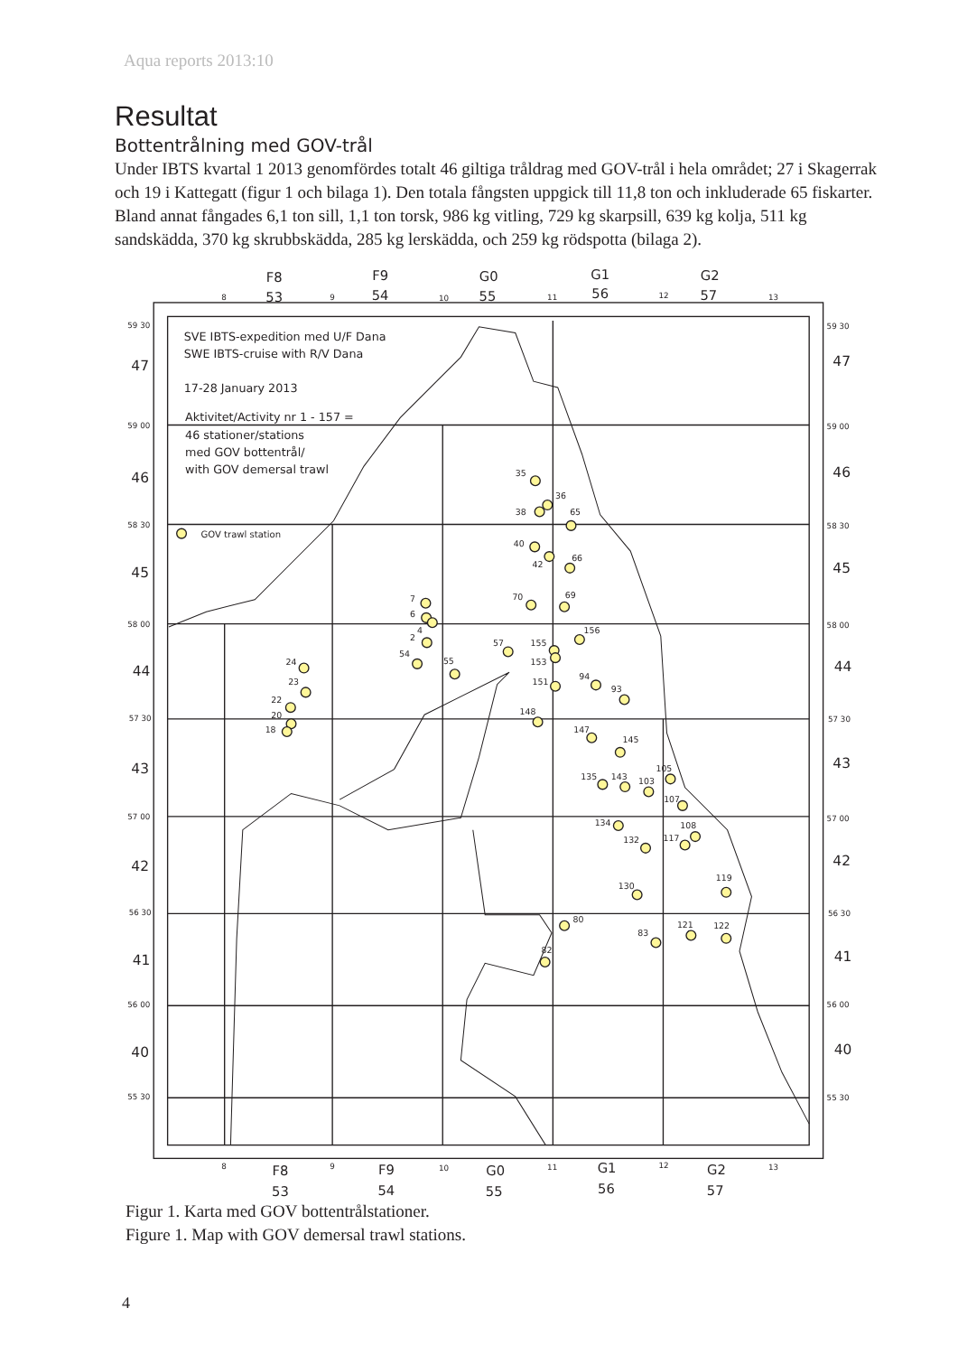Aqua reports 2013:10
Resultat
Bottentrålning med GOV-trål
Under IBTS kvartal 1 2013 genomfördes totalt 46 giltiga tråldrag med GOV-trål i hela området; 27 i Skagerrak och 19 i Kattegatt (figur 1 och bilaga 1). Den totala fångsten uppgick till 11,8 ton och inkluderade 65 fiskarter. Bland annat fångades 6,1 ton sill, 1,1 ton torsk, 986 kg vitling, 729 kg skarpsill, 639 kg kolja, 511 kg sandskädda, 370 kg skrubbskädda, 285 kg lerskädda, och 259 kg rödspotta (bilaga 2).
F8
53
F9
54
G0
55
G1
56
G2
57
F8
53
F9
54
G0
55
G1
56
G2
57
8
9
10
11
12
13
8
9
10
11
12
13
59 30
59 00
58 30
58 00
57 30
57 00
56 30
56 00
55 30
59 30
59 00
58 30
58 00
57 30
57 00
56 30
56 00
55 30
47
46
45
44
43
42
41
40
47
46
45
44
43
42
41
40
SVE IBTS-expedition med U/F Dana
SWE IBTS-cruise with R/V Dana
17-28 January 2013
Aktivitet/Activity nr 1 - 157 =
46 stationer/stations
med GOV bottentrål/
with GOV demersal trawl
GOV trawl station
35
36
38
65
40
42
66
70
69
7
6
4
2
54
55
57
155
153
156
151
94
93
148
147
145
24
23
22
20
18
105
135
143
103
107
134
108
117
132
119
130
80
121
122
83
82
Figur 1. Karta med GOV bottentrålstationer.
Figure 1. Map with GOV demersal trawl stations.
4